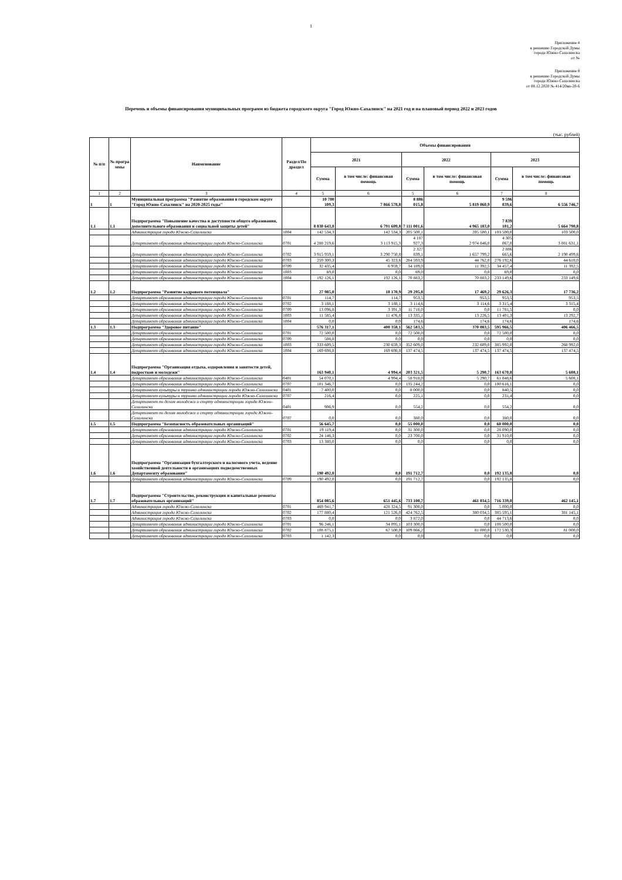1
Приложение 4
к решению Городской Думы
города Южно-Сахалинска
от №
Приложение 8
к решению Городской Думы
города Южно-Сахалинска
от 08.12.2020 № 414/20вн-20-6
Перечень и объемы финансирования муниципальных программ из бюджета городского округа "Город Южно-Сахалинск" на 2021 год и на плановый период 2022 и 2023 годов
(тыс. рублей)
| № п/п | № програ ммы | Наименование | Раздел/По драздел | Объемы финансирования | | | | | |
| --- | --- | --- | --- | --- | --- | --- | --- | --- | --- |
| | | | | 2021 | | 2022 | | 2023 | |
| | | | | Сумма | в том числе: финансовая помощь | Сумма | в том числе: финансовая помощь | Сумма | в том числе: финансовая помощь |
| 1 | 2 | 3 | 4 | 5 | 6 | 5 | 6 | 7 | 8 |
| 1 | 1 | Муниципальная программа "Развитие образования в городском округе "Город Южно-Сахалинск" на 2020-2025 годы" | | 10 700 109,3 | 7 866 578,8 | 8 886 015,8 | 5 819 060,9 | 9 596 839,6 | 6 556 746,7 |
| 1.1 | 1.1 | Подпрограмма "Повышение качества и доступности общего образования, дополнительного образования и социальной защиты детей" | | 8 830 643,8 | 6 791 609,8 | 7 111 001,6 | 4 965 183,0 | 7 839 101,2 | 5 664 790,8 |
| | | Администрация города Южно-Сахалинска | 1004 | 142 534,3 | 142 534,3 | 205 500,1 | 205 500,1 | 103 500,0 | 103 500,0 |
| | | Департамент образования администрации города Южно-Сахалинска | 0701 | 4 288 219,6 | 3 113 915,3 | 4 187 927,3 | 2 974 846,0 | 4 305 067,0 | 3 081 631,1 |
| | | Департамент образования администрации города Южно-Сахалинска | 0702 | 3 915 959,1 | 3 290 750,8 | 2 327 839,1 | 1 657 799,2 | 2 886 665,6 | 2 190 499,6 |
| | | Департамент образования администрации города Южно-Сахалинска | 0703 | 259 300,3 | 45 323,6 | 284 593,9 | 44 762,0 | 276 192,6 | 44 618,0 |
| | | Департамент образования администрации города Южно-Сахалинска | 0709 | 32 435,4 | 6 959,7 | 34 189,0 | 11 392,5 | 34 457,4 | 11 392,5 |
| | | Департамент образования администрации города Южно-Сахалинска | 1003 | 69,0 | 0,0 | 69,0 | 0,0 | 69,0 | 0,0 |
| | | Департамент образования администрации города Южно-Сахалинска | 1004 | 192 126,1 | 192 126,1 | 70 883,2 | 70 883,2 | 233 149,6 | 233 149,6 |
| 1.2 | 1.2 | Подпрограмма "Развитие кадрового потенциала" | | 27 985,0 | 18 170,9 | 29 295,8 | 17 469,2 | 29 626,3 | 17 736,2 |
| | | Департамент образования администрации города Южно-Сахалинска | 0701 | 114,7 | 114,7 | 953,5 | 953,5 | 953,5 | 953,5 |
| | | Департамент образования администрации города Южно-Сахалинска | 0702 | 3 188,1 | 3 188,1 | 3 114,6 | 3 114,6 | 3 315,4 | 3 315,4 |
| | | Департамент образования администрации города Южно-Сахалинска | 0709 | 13 096,8 | 3 391,3 | 11 718,0 | 0,0 | 11 781,5 | 0,0 |
| | | Департамент образования администрации города Южно-Сахалинска | 1003 | 11 585,4 | 11 476,8 | 13 335,1 | 13 226,5 | 13 401,3 | 13 292,7 |
| | | Департамент образования администрации города Южно-Сахалинска | 1004 | 0,0 | 0,0 | 174,6 | 174,6 | 174,6 | 174,6 |
| 1.3 | 1.3 | Подпрограмма "Здоровое питание" | | 576 317,1 | 400 358,1 | 562 583,5 | 370 083,5 | 595 966,5 | 406 466,5 |
| | | Департамент образования администрации города Южно-Сахалинска | 0701 | 72 500,0 | 0,0 | 72 500,0 | 0,0 | 72 500,0 | 0,0 |
| | | Департамент образования администрации города Южно-Сахалинска | 0709 | 508,8 | 0,0 | 0,0 | 0,0 | 0,0 | 0,0 |
| | | Департамент образования администрации города Южно-Сахалинска | 1003 | 333 609,5 | 230 659,3 | 352 609,0 | 232 609,0 | 385 992,0 | 268 992,0 |
| | | Департамент образования администрации города Южно-Сахалинска | 1004 | 169 698,8 | 169 698,8 | 137 474,5 | 137 474,5 | 137 474,5 | 137 474,5 |
| 1.4 | 1.4 | Подпрограмма "Организация отдыха, оздоровления и занятости детей, подростков и молодежи" | | 163 940,1 | 4 994,4 | 203 321,5 | 5 290,7 | 163 670,8 | 5 608,1 |
| | | Департамент образования администрации города Южно-Сахалинска | 0401 | 54 070,1 | 4 994,4 | 58 918,0 | 5 290,7 | 61 048,6 | 5 608,1 |
| | | Департамент образования администрации города Южно-Сахалинска | 0707 | 101 346,7 | 0,0 | 135 244,2 | 0,0 | 100 616,1 | 0,0 |
| | | Департамент культуры и туризма администрации города Южно-Сахалинска | 0401 | 7 400,0 | 0,0 | 8 000,0 | 0,0 | 840,5 | 0,0 |
| | | Департамент культуры и туризма администрации города Южно-Сахалинска | 0707 | 216,4 | 0,0 | 225,1 | 0,0 | 231,4 | 0,0 |
| | | Департамент по делам молодежи и спорту администрации города Южно-Сахалинска | 0401 | 906,9 | 0,0 | 554,2 | 0,0 | 554,2 | 0,0 |
| | | Департамент по делам молодежи и спорту администрации города Южно-Сахалинска | 0707 | 0,0 | 0,0 | 380,0 | 0,0 | 380,0 | 0,0 |
| 1.5 | 1.5 | Подпрограмма "Безопасность образовательных организаций" | | 56 645,7 | 0,0 | 55 000,0 | 0,0 | 60 000,0 | 0,0 |
| | | Департамент образования администрации города Южно-Сахалинска | 0701 | 19 119,4 | 0,0 | 31 300,0 | 0,0 | 28 090,0 | 0,0 |
| | | Департамент образования администрации города Южно-Сахалинска | 0702 | 24 146,3 | 0,0 | 23 700,0 | 0,0 | 31 910,0 | 0,0 |
| | | Департамент образования администрации города Южно-Сахалинска | 0703 | 13 380,0 | 0,0 | 0,0 | 0,0 | 0,0 | 0,0 |
| 1.6 | 1.6 | Подпрограмма "Организация бухгалтерского и налогового учета, ведение хозяйственной деятельности в организациях подведомственных Департаменту образования" | | 190 492,0 | 0,0 | 191 712,7 | 0,0 | 192 135,8 | 0,0 |
| | | Департамент образования администрации города Южно-Сахалинска | 0709 | 190 492,0 | 0,0 | 191 712,7 | 0,0 | 192 135,8 | 0,0 |
| 1.7 | 1.7 | Подпрограмма "Строительство, реконструкция и капитальные ремонты образовательных организаций" | | 854 085,6 | 651 445,6 | 733 100,7 | 461 034,5 | 716 339,0 | 462 145,1 |
| | | Администрация города Южно-Сахалинска | 0701 | 469 941,7 | 428 324,5 | 91 300,0 | 0,0 | 5 000,0 | 0,0 |
| | | Администрация города Южно-Сахалинска | 0702 | 177 880,4 | 121 526,0 | 424 762,5 | 380 034,5 | 385 595,1 | 381 145,1 |
| | | Администрация города Южно-Сахалинска | 0703 | 0,0 | 0,0 | 3 872,0 | 0,0 | 44 713,6 | 0,0 |
| | | Департамент образования администрации города Южно-Сахалинска | 0701 | 96 246,1 | 34 095,1 | 103 300,0 | 0,0 | 108 500,0 | 0,0 |
| | | Департамент образования администрации города Южно-Сахалинска | 0702 | 108 875,1 | 67 500,0 | 109 866,2 | 81 000,0 | 172 530,3 | 81 000,0 |
| | | Департамент образования администрации города Южно-Сахалинска | 0703 | 1 142,3 | 0,0 | 0,0 | 0,0 | 0,0 | 0,0 |